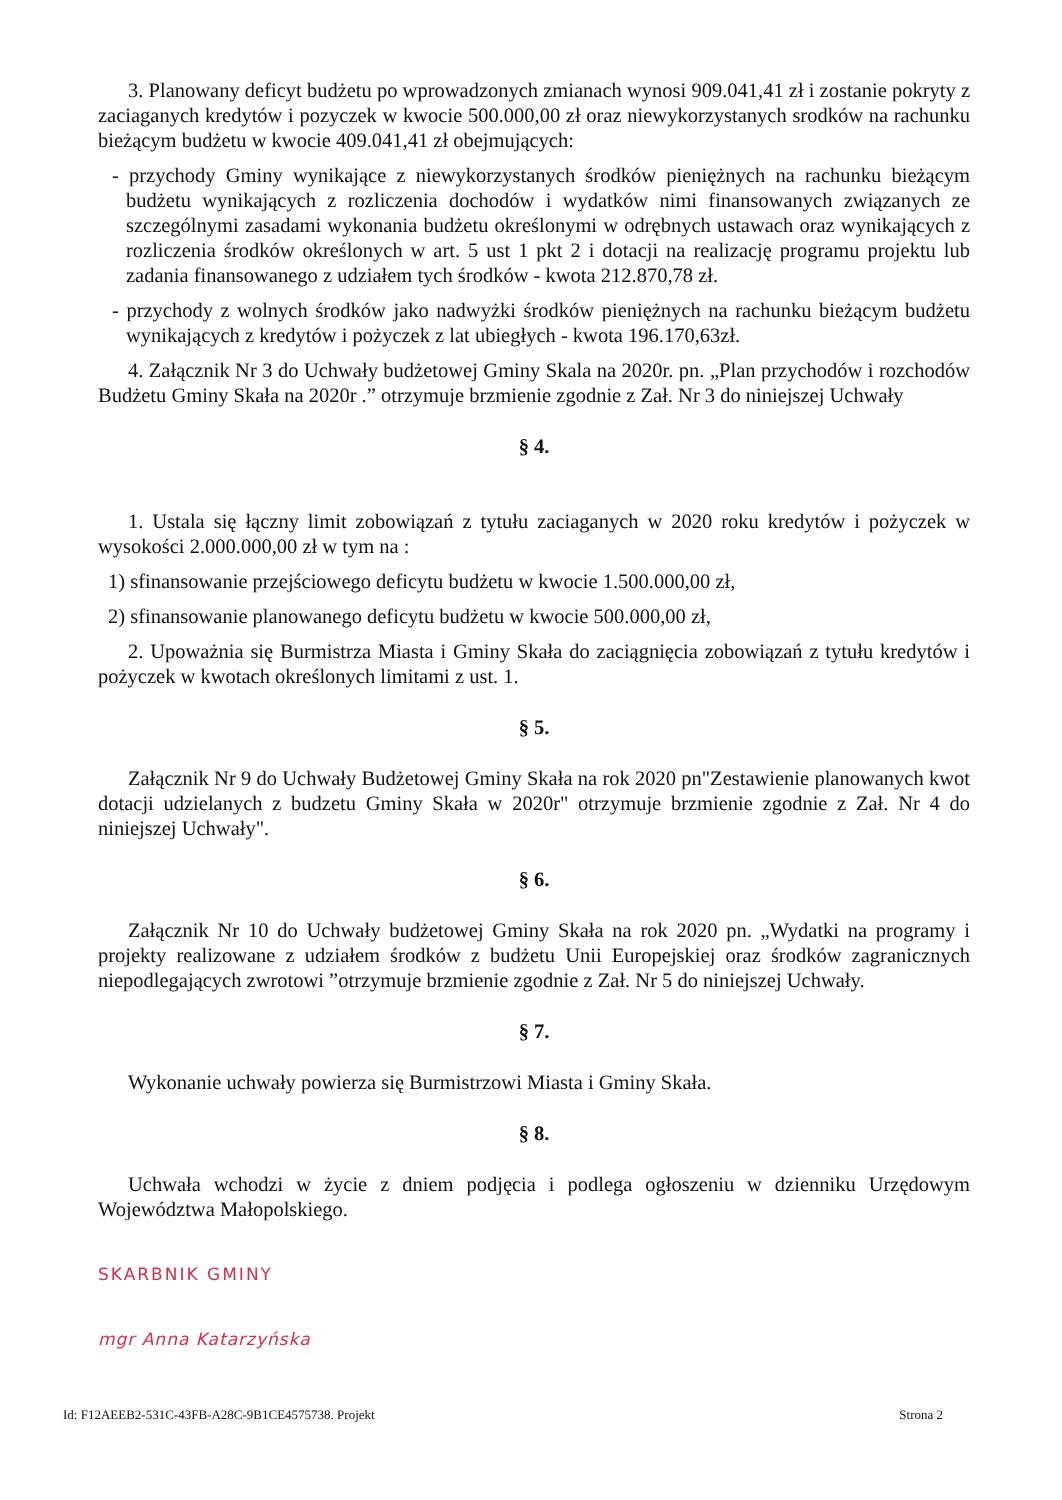3. Planowany deficyt budżetu po wprowadzonych zmianach wynosi 909.041,41 zł i zostanie pokryty z zaciaganych kredytów i pozyczek w kwocie 500.000,00 zł oraz niewykorzystanych srodków na rachunku bieżącym budżetu w kwocie 409.041,41 zł obejmujących:
- przychody Gminy wynikające z niewykorzystanych środków pieniężnych na rachunku bieżącym budżetu wynikających z rozliczenia dochodów i wydatków nimi finansowanych związanych ze szczególnymi zasadami wykonania budżetu określonymi w odrębnych ustawach oraz wynikających z rozliczenia środków określonych w art. 5 ust 1 pkt 2 i dotacji na realizację programu projektu lub zadania finansowanego z udziałem tych środków - kwota 212.870,78 zł.
- przychody z wolnych środków jako nadwyżki środków pieniężnych na rachunku bieżącym budżetu wynikających z kredytów i pożyczek z lat ubiegłych - kwota 196.170,63zł.
4. Załącznik Nr 3 do Uchwały budżetowej Gminy Skala na 2020r. pn. „Plan przychodów i rozchodów Budżetu Gminy Skała na 2020r .” otrzymuje brzmienie zgodnie z Zał. Nr 3 do niniejszej Uchwały
§ 4.
1. Ustala się łączny limit zobowiązań z tytułu zaciaganych w 2020 roku kredytów i pożyczek w wysokości 2.000.000,00 zł w tym na :
1) sfinansowanie przejściowego deficytu budżetu w kwocie 1.500.000,00 zł,
2) sfinansowanie planowanego deficytu budżetu w kwocie 500.000,00 zł,
2. Upoważnia się Burmistrza Miasta i Gminy Skała do zaciągnięcia zobowiązań z tytułu kredytów i pożyczek w kwotach określonych limitami z ust. 1.
§ 5.
Załącznik Nr 9 do Uchwały Budżetowej Gminy Skała na rok 2020 pn"Zestawienie planowanych kwot dotacji udzielanych z budzetu Gminy Skała w 2020r" otrzymuje brzmienie zgodnie z Zał. Nr 4 do niniejszej Uchwały".
§ 6.
Załącznik Nr 10 do Uchwały budżetowej Gminy Skała na rok 2020 pn. „Wydatki na programy i projekty realizowane z udziałem środków z budżetu Unii Europejskiej oraz środków zagranicznych niepodlegających zwrotowi ”otrzymuje brzmienie zgodnie z Zał. Nr 5 do niniejszej Uchwały.
§ 7.
Wykonanie uchwały powierza się Burmistrzowi Miasta i Gminy Skała.
§ 8.
Uchwała wchodzi w życie z dniem podjęcia i podlega ogłoszeniu w dzienniku Urzędowym Województwa Małopolskiego.
SKARBNIK GMINY
mgr Anna Katarzyńska
Id: F12AEEB2-531C-43FB-A28C-9B1CE4575738. Projekt Strona 2